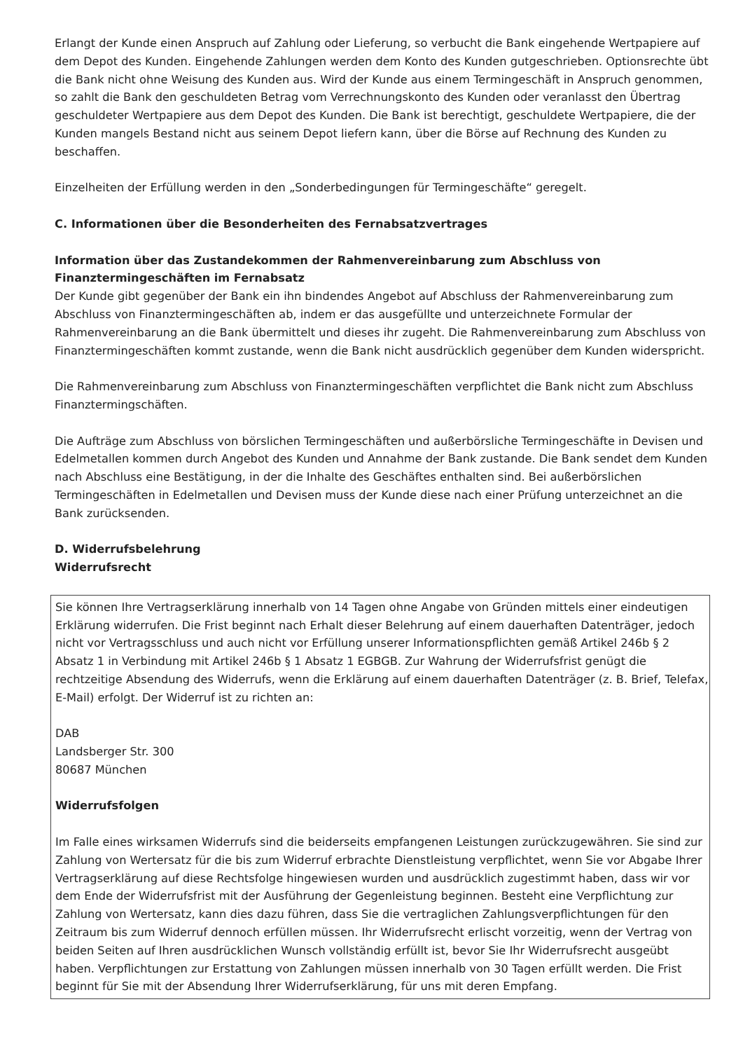Erlangt der Kunde einen Anspruch auf Zahlung oder Lieferung, so verbucht die Bank eingehende Wertpapiere auf dem Depot des Kunden. Eingehende Zahlungen werden dem Konto des Kunden gutgeschrie­ben. Optionsrechte übt die Bank nicht ohne Weisung des Kunden aus. Wird der Kunde aus einem Termingeschäft in Anspruch genommen, so zahlt die Bank den geschuldeten Betrag vom Verrechnungskonto des Kunden oder veranlasst den Übertrag geschuldeter Wertpapiere aus dem Depot des Kunden. Die Bank ist berechtigt, geschuldete Wertpapiere, die der Kunden mangels Bestand nicht aus seinem Depot liefern kann, über die Börse auf Rechnung des Kunden zu beschaffen.
Einzelheiten der Erfüllung werden in den „Sonderbedingungen für Termingeschäfte“ geregelt.
C. Informationen über die Besonderheiten des Fernabsatzvertrages
Information über das Zustandekommen der Rahmenvereinbarung zum Abschluss von Finanztermingeschäften im Fernabsatz
Der Kunde gibt gegenüber der Bank ein ihn bindendes Angebot auf Abschluss der Rahmenvereinbarung zum Abschluss von Finanztermingeschäften ab, indem er das ausgefüllte und unterzeichnete Formular der Rahmenvereinbarung an die Bank übermittelt und dieses ihr zugeht. Die Rahmenvereinbarung zum Abschluss von Finanztermingeschäften kommt zustande, wenn die Bank nicht ausdrücklich gegenüber dem Kunden widerspricht.
Die Rahmenvereinbarung zum Abschluss von Finanztermingeschäften verpflichtet die Bank nicht zum Abschluss Finanztermingschäften.
Die Aufträge zum Abschluss von börslichen Termingeschäften und außerbörsliche Termingeschäfte in Devisen und Edelmetallen kommen durch Angebot des Kunden und Annahme der Bank zustande. Die Bank sendet dem Kunden nach Abschluss eine Bestätigung, in der die Inhalte des Geschäftes enthalten sind. Bei außerbörslichen Termingeschäften in Edelmetallen und Devisen muss der Kunde diese nach einer Prüfung unterzeichnet an die Bank zurücksenden.
D. Widerrufsbelehrung
Widerrufsrecht
Sie können Ihre Vertragserklärung innerhalb von 14 Tagen ohne Angabe von Gründen mittels einer eindeu­tigen Erklärung widerrufen. Die Frist beginnt nach Erhalt dieser Belehrung auf einem dauerhaften Datenträger, jedoch nicht vor Vertragsschluss und auch nicht vor Erfüllung unserer Informationspflichten gemäß Artikel 246b § 2 Absatz 1 in Verbindung mit Artikel 246b § 1 Absatz 1 EGBGB. Zur Wahrung der Widerrufsfrist genügt die rechtzeitige Absendung des Widerrufs, wenn die Erklärung auf einem dauerhaften Datenträger (z. B. Brief, Telefax, E-Mail) erfolgt. Der Widerruf ist zu richten an:
DAB
Landsberger Str. 300
80687 München
Widerrufsfolgen
Im Falle eines wirksamen Widerrufs sind die beiderseits empfangenen Leistungen zurückzugewähren. Sie sind zur Zahlung von Wertersatz für die bis zum Widerruf erbrachte Dienstleistung verpflichtet, wenn Sie vor Abgabe Ihrer Vertragserklärung auf diese Rechtsfolge hingewiesen wurden und ausdrücklich zugestimmt haben, dass wir vor dem Ende der Widerrufsfrist mit der Ausführung der Gegenleistung beginnen. Besteht eine Verpflichtung zur Zahlung von Wertersatz, kann dies dazu führen, dass Sie die vertraglichen Zahlungsverpflichtungen für den Zeitraum bis zum Widerruf dennoch erfüllen müssen. Ihr Widerrufsrecht erlischt vorzeitig, wenn der Vertrag von beiden Seiten auf Ihren ausdrücklichen Wunsch vollständig erfüllt ist, bevor Sie Ihr Widerrufsrecht ausgeübt haben. Verpflichtungen zur Erstattung von Zahlungen müssen innerhalb von 30 Tagen erfüllt werden. Die Frist beginnt für Sie mit der Absendung Ihrer Widerrufserklärung, für uns mit deren Empfang.